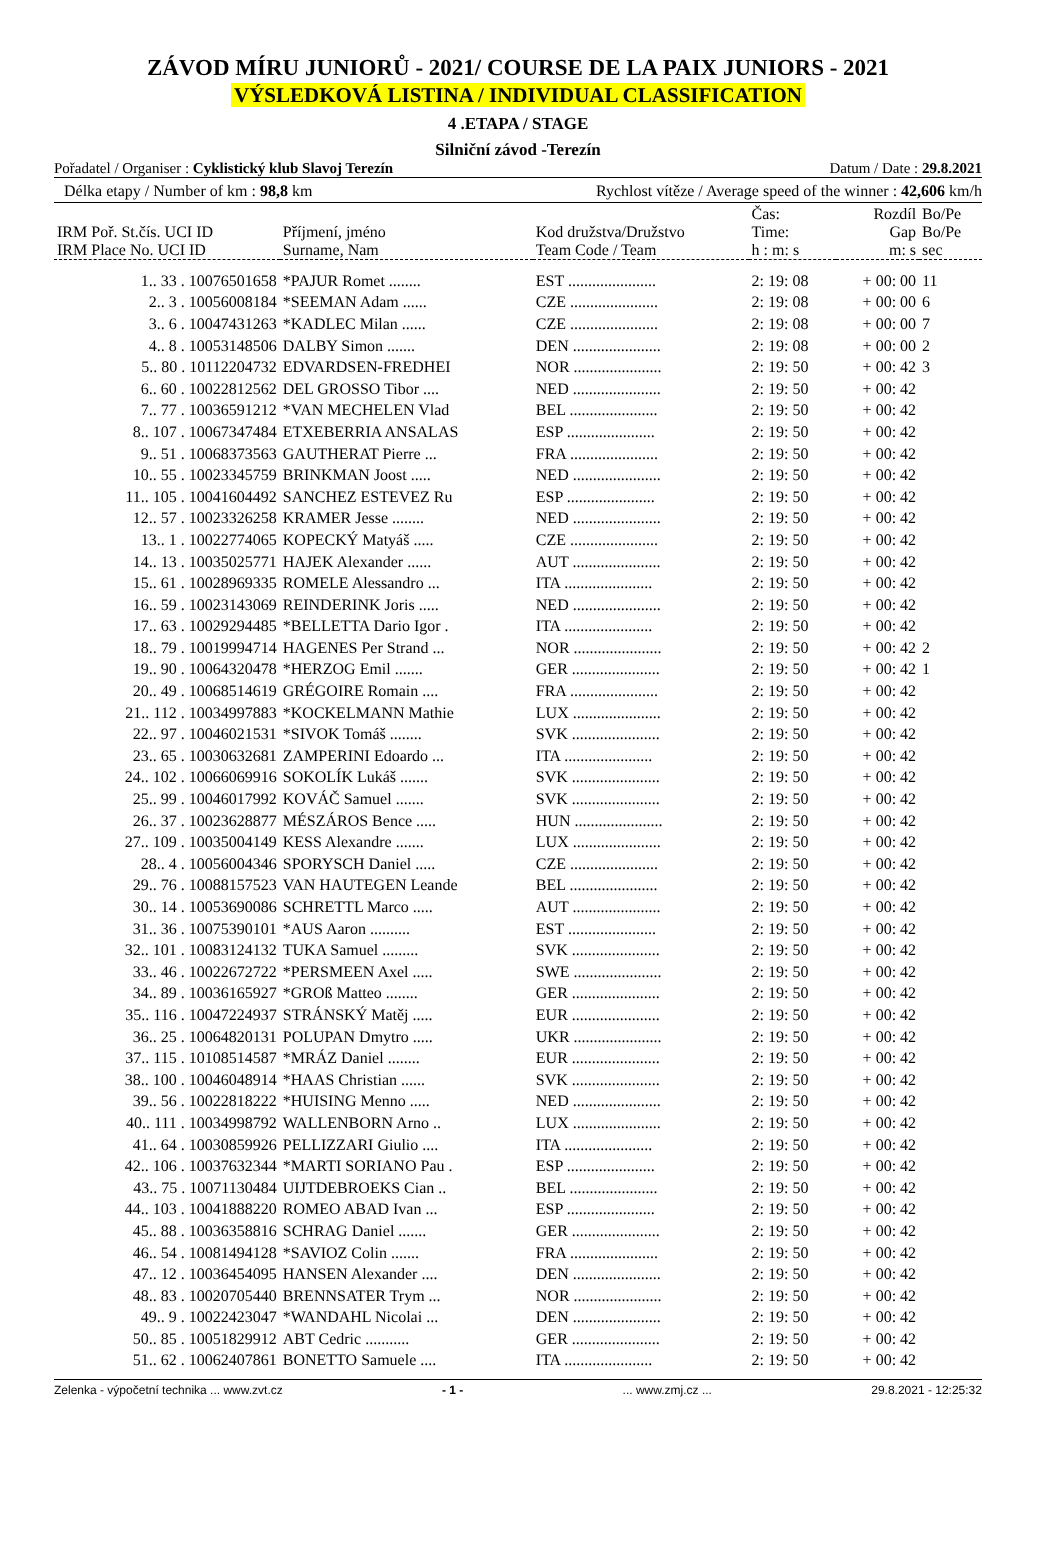ZÁVOD MÍRU JUNIORŮ - 2021/ COURSE DE LA PAIX JUNIORS - 2021
VÝSLEDKOVÁ LISTINA / INDIVIDUAL CLASSIFICATION
4 .ETAPA / STAGE
Silniční závod -Terezín
Pořadatel / Organiser : Cyklistický klub Slavoj Terezín Datum / Date : 29.8.2021
Délka etapy / Number of km : 98,8 km Rychlost vítěze / Average speed of the winner : 42,606 km/h
| IRM Poř. St.čís. UCI ID IRM Place No. UCI ID | Příjmení, jméno Surname, Nam | Kod družstva/Družstvo Team Code / Team | Čas: Time: h : m: s | Rozdíl Gap m: s | Bo/Pe Bo/Pe sec |
| --- | --- | --- | --- | --- | --- |
| 1.. 33 . 10076501658 | *PAJUR Romet ........ | EST ...................... | 2: 19: 08 | + 00: 00 | 11 |
| 2.. 3 . 10056008184 | *SEEMAN Adam ...... | CZE ...................... | 2: 19: 08 | + 00: 00 | 6 |
| 3.. 6 . 10047431263 | *KADLEC Milan ...... | CZE ...................... | 2: 19: 08 | + 00: 00 | 7 |
| 4.. 8 . 10053148506 | DALBY Simon ....... | DEN ...................... | 2: 19: 08 | + 00: 00 | 2 |
| 5.. 80 . 10112204732 | EDVARDSEN-FREDHEI | NOR ...................... | 2: 19: 50 | + 00: 42 | 3 |
| 6.. 60 . 10022812562 | DEL GROSSO Tibor .... | NED ...................... | 2: 19: 50 | + 00: 42 | |
| 7.. 77 . 10036591212 | *VAN MECHELEN Vlad | BEL ...................... | 2: 19: 50 | + 00: 42 | |
| 8.. 107 . 10067347484 | ETXEBERRIA ANSALAS | ESP ...................... | 2: 19: 50 | + 00: 42 | |
| 9.. 51 . 10068373563 | GAUTHERAT Pierre ... | FRA ...................... | 2: 19: 50 | + 00: 42 | |
| 10.. 55 . 10023345759 | BRINKMAN Joost ..... | NED ...................... | 2: 19: 50 | + 00: 42 | |
| 11.. 105 . 10041604492 | SANCHEZ ESTEVEZ Ru | ESP ...................... | 2: 19: 50 | + 00: 42 | |
| 12.. 57 . 10023326258 | KRAMER Jesse ........ | NED ...................... | 2: 19: 50 | + 00: 42 | |
| 13.. 1 . 10022774065 | KOPECKÝ Matyáš ..... | CZE ...................... | 2: 19: 50 | + 00: 42 | |
| 14.. 13 . 10035025771 | HAJEK Alexander ...... | AUT ...................... | 2: 19: 50 | + 00: 42 | |
| 15.. 61 . 10028969335 | ROMELE Alessandro ... | ITA ...................... | 2: 19: 50 | + 00: 42 | |
| 16.. 59 . 10023143069 | REINDERINK Joris ..... | NED ...................... | 2: 19: 50 | + 00: 42 | |
| 17.. 63 . 10029294485 | *BELLETTA Dario Igor . | ITA ...................... | 2: 19: 50 | + 00: 42 | |
| 18.. 79 . 10019994714 | HAGENES Per Strand ... | NOR ...................... | 2: 19: 50 | + 00: 42 | 2 |
| 19.. 90 . 10064320478 | *HERZOG Emil ....... | GER ...................... | 2: 19: 50 | + 00: 42 | 1 |
| 20.. 49 . 10068514619 | GRÉGOIRE Romain .... | FRA ...................... | 2: 19: 50 | + 00: 42 | |
| 21.. 112 . 10034997883 | *KOCKELMANN Mathie | LUX ...................... | 2: 19: 50 | + 00: 42 | |
| 22.. 97 . 10046021531 | *SIVOK Tomáš ........ | SVK ...................... | 2: 19: 50 | + 00: 42 | |
| 23.. 65 . 10030632681 | ZAMPERINI Edoardo ... | ITA ...................... | 2: 19: 50 | + 00: 42 | |
| 24.. 102 . 10066069916 | SOKOLÍK Lukáš ....... | SVK ...................... | 2: 19: 50 | + 00: 42 | |
| 25.. 99 . 10046017992 | KOVÁČ Samuel ....... | SVK ...................... | 2: 19: 50 | + 00: 42 | |
| 26.. 37 . 10023628877 | MÉSZÁROS Bence ..... | HUN ...................... | 2: 19: 50 | + 00: 42 | |
| 27.. 109 . 10035004149 | KESS Alexandre ....... | LUX ...................... | 2: 19: 50 | + 00: 42 | |
| 28.. 4 . 10056004346 | SPORYSCH Daniel ..... | CZE ...................... | 2: 19: 50 | + 00: 42 | |
| 29.. 76 . 10088157523 | VAN HAUTEGEN Leande | BEL ...................... | 2: 19: 50 | + 00: 42 | |
| 30.. 14 . 10053690086 | SCHRETTL Marco ..... | AUT ...................... | 2: 19: 50 | + 00: 42 | |
| 31.. 36 . 10075390101 | *AUS Aaron .......... | EST ...................... | 2: 19: 50 | + 00: 42 | |
| 32.. 101 . 10083124132 | TUKA Samuel ......... | SVK ...................... | 2: 19: 50 | + 00: 42 | |
| 33.. 46 . 10022672722 | *PERSMEEN Axel ..... | SWE ...................... | 2: 19: 50 | + 00: 42 | |
| 34.. 89 . 10036165927 | *GROß Matteo ........ | GER ...................... | 2: 19: 50 | + 00: 42 | |
| 35.. 116 . 10047224937 | STRÁNSKÝ Matěj ..... | EUR ...................... | 2: 19: 50 | + 00: 42 | |
| 36.. 25 . 10064820131 | POLUPAN Dmytro ..... | UKR ...................... | 2: 19: 50 | + 00: 42 | |
| 37.. 115 . 10108514587 | *MRÁZ Daniel ........ | EUR ...................... | 2: 19: 50 | + 00: 42 | |
| 38.. 100 . 10046048914 | *HAAS Christian ...... | SVK ...................... | 2: 19: 50 | + 00: 42 | |
| 39.. 56 . 10022818222 | *HUISING Menno ..... | NED ...................... | 2: 19: 50 | + 00: 42 | |
| 40.. 111 . 10034998792 | WALLENBORN Arno .. | LUX ...................... | 2: 19: 50 | + 00: 42 | |
| 41.. 64 . 10030859926 | PELLIZZARI Giulio .... | ITA ...................... | 2: 19: 50 | + 00: 42 | |
| 42.. 106 . 10037632344 | *MARTI SORIANO Pau . | ESP ...................... | 2: 19: 50 | + 00: 42 | |
| 43.. 75 . 10071130484 | UIJTDEBROEKS Cian .. | BEL ...................... | 2: 19: 50 | + 00: 42 | |
| 44.. 103 . 10041888220 | ROMEO ABAD Ivan ... | ESP ...................... | 2: 19: 50 | + 00: 42 | |
| 45.. 88 . 10036358816 | SCHRAG Daniel ....... | GER ...................... | 2: 19: 50 | + 00: 42 | |
| 46.. 54 . 10081494128 | *SAVIOZ Colin ....... | FRA ...................... | 2: 19: 50 | + 00: 42 | |
| 47.. 12 . 10036454095 | HANSEN Alexander .... | DEN ...................... | 2: 19: 50 | + 00: 42 | |
| 48.. 83 . 10020705440 | BRENNSATER Trym ... | NOR ...................... | 2: 19: 50 | + 00: 42 | |
| 49.. 9 . 10022423047 | *WANDAHL Nicolai ... | DEN ...................... | 2: 19: 50 | + 00: 42 | |
| 50.. 85 . 10051829912 | ABT Cedric ........... | GER ...................... | 2: 19: 50 | + 00: 42 | |
| 51.. 62 . 10062407861 | BONETTO Samuele .... | ITA ...................... | 2: 19: 50 | + 00: 42 | |
Zelenka - výpočetní technika ... www.zvt.cz - 1 -... www.zmj.cz ... 29.8.2021 - 12:25:32